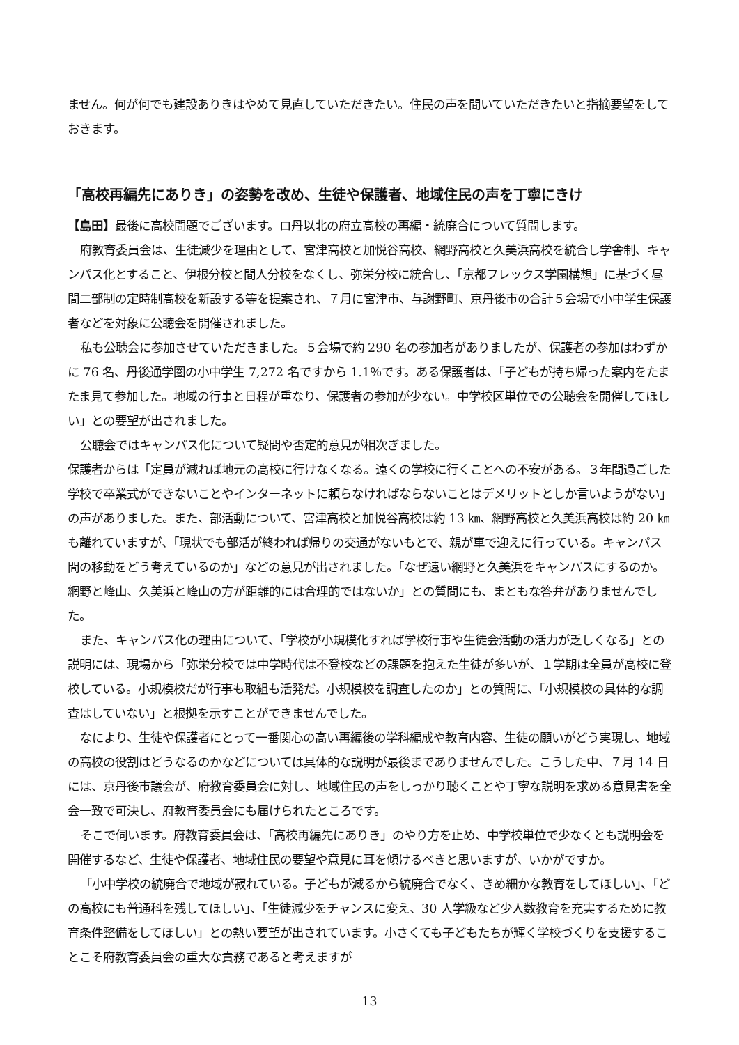ません。何が何でも建設ありきはやめて見直していただきたい。住民の声を聞いていただきたいと指摘要望をしておきます。
「高校再編先にありき」の姿勢を改め、生徒や保護者、地域住民の声を丁寧にきけ
【島田】最後に高校問題でございます。ロ丹以北の府立高校の再編・統廃合について質問します。
府教育委員会は、生徒減少を理由として、宮津高校と加悦谷高校、網野高校と久美浜高校を統合し学舎制、キャンパス化とすること、伊根分校と間人分校をなくし、弥栄分校に統合し、「京都フレックス学園構想」に基づく昼間二部制の定時制高校を新設する等を提案され、７月に宮津市、与謝野町、京丹後市の合計５会場で小中学生保護者などを対象に公聴会を開催されました。
私も公聴会に参加させていただきました。５会場で約 290 名の参加者がありましたが、保護者の参加はわずかに 76 名、丹後通学圏の小中学生 7,272 名ですから 1.1％です。ある保護者は、「子どもが持ち帰った案内をたまたま見て参加した。地域の行事と日程が重なり、保護者の参加が少ない。中学校区単位での公聴会を開催してほしい」との要望が出されました。
公聴会ではキャンパス化について疑問や否定的意見が相次ぎました。
保護者からは「定員が減れば地元の高校に行けなくなる。遠くの学校に行くことへの不安がある。３年間過ごした学校で卒業式ができないことやインターネットに頼らなければならないことはデメリットとしか言いようがない」の声がありました。また、部活動について、宮津高校と加悦谷高校は約 13 ㎞、網野高校と久美浜高校は約 20 ㎞も離れていますが、「現状でも部活が終われば帰りの交通がないもとで、親が車で迎えに行っている。キャンパス間の移動をどう考えているのか」などの意見が出されました。「なぜ遠い網野と久美浜をキャンパスにするのか。網野と峰山、久美浜と峰山の方が距離的には合理的ではないか」との質問にも、まともな答弁がありませんでした。
また、キャンパス化の理由について、「学校が小規模化すれば学校行事や生徒会活動の活力が乏しくなる」との説明には、現場から「弥栄分校では中学時代は不登校などの課題を抱えた生徒が多いが、１学期は全員が高校に登校している。小規模校だが行事も取組も活発だ。小規模校を調査したのか」との質問に、「小規模校の具体的な調査はしていない」と根拠を示すことができませんでした。
なにより、生徒や保護者にとって一番関心の高い再編後の学科編成や教育内容、生徒の願いがどう実現し、地域の高校の役割はどうなるのかなどについては具体的な説明が最後までありませんでした。こうした中、７月 14 日には、京丹後市議会が、府教育委員会に対し、地域住民の声をしっかり聴くことや丁寧な説明を求める意見書を全会一致で可決し、府教育委員会にも届けられたところです。
そこで伺います。府教育委員会は、「高校再編先にありき」のやり方を止め、中学校単位で少なくとも説明会を開催するなど、生徒や保護者、地域住民の要望や意見に耳を傾けるべきと思いますが、いかがですか。
「小中学校の統廃合で地域が寂れている。子どもが減るから統廃合でなく、きめ細かな教育をしてほしい」、「どの高校にも普通科を残してほしい」、「生徒減少をチャンスに変え、30 人学級など少人数教育を充実するために教育条件整備をしてほしい」との熱い要望が出されています。小さくても子どもたちが輝く学校づくりを支援することこそ府教育委員会の重大な責務であると考えますが
13